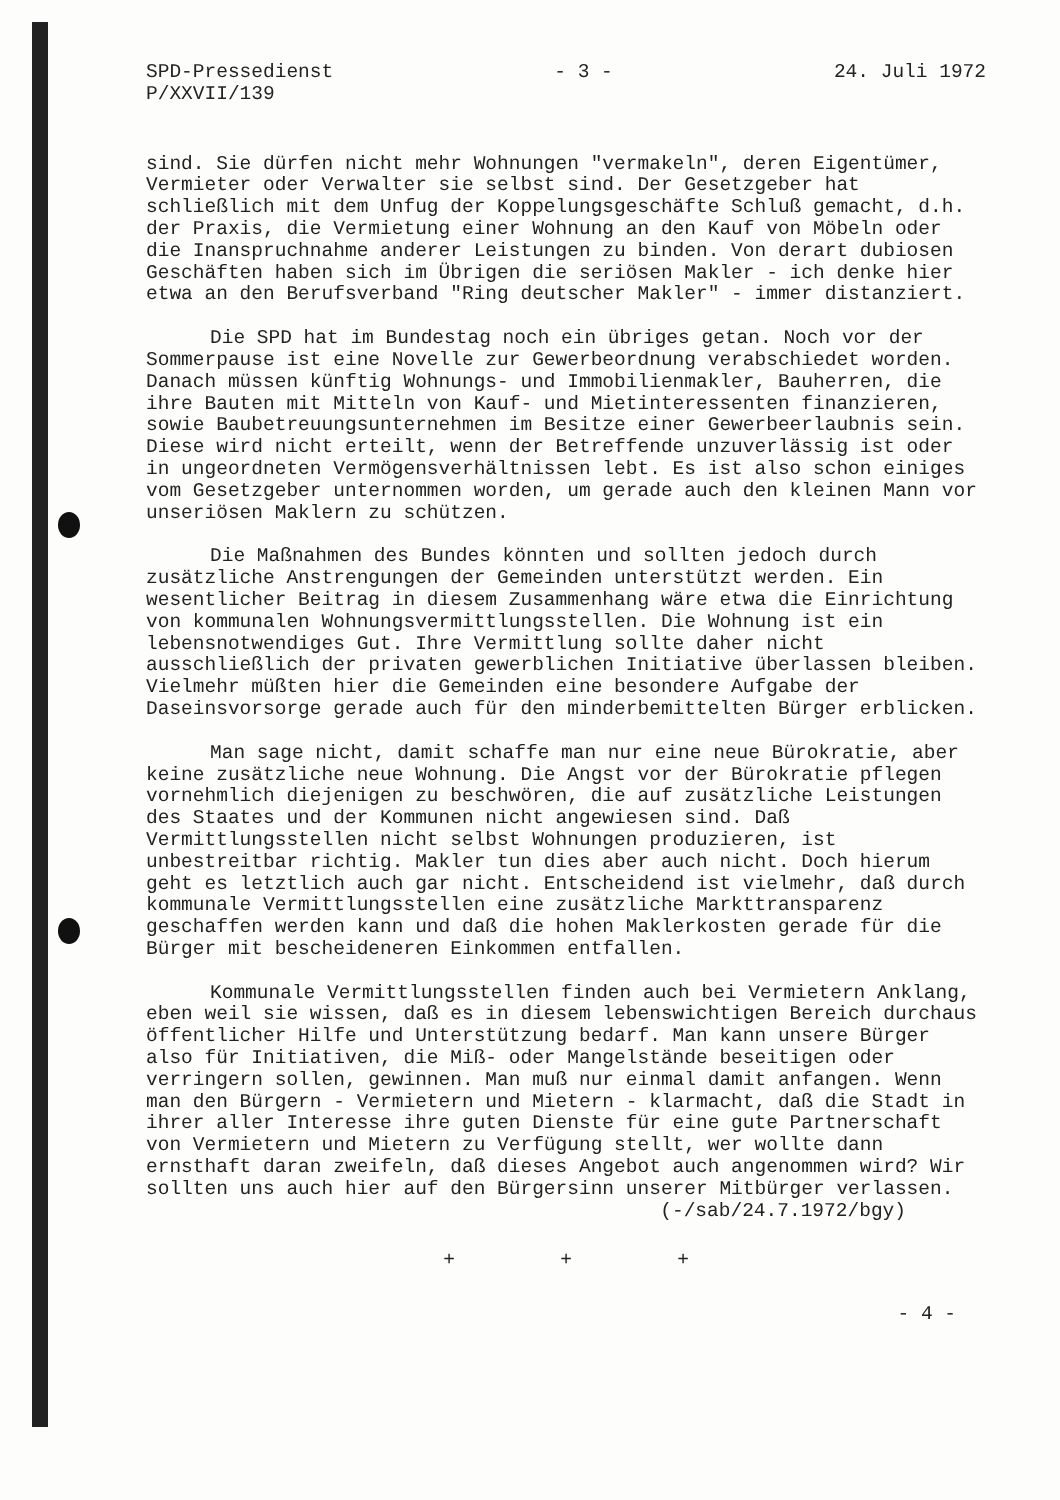SPD-Pressedienst
P/XXVII/139
- 3 - 24. Juli 1972
sind. Sie dürfen nicht mehr Wohnungen "vermakeln", deren Eigentümer, Vermieter oder Verwalter sie selbst sind. Der Gesetzgeber hat schließlich mit dem Unfug der Koppelungsgeschäfte Schluß gemacht, d.h. der Praxis, die Vermietung einer Wohnung an den Kauf von Möbeln oder die Inanspruchnahme anderer Leistungen zu binden. Von derart dubiosen Geschäften haben sich im Übrigen die seriösen Makler - ich denke hier etwa an den Berufsverband "Ring deutscher Makler" - immer distanziert.
Die SPD hat im Bundestag noch ein übriges getan. Noch vor der Sommerpause ist eine Novelle zur Gewerbeordnung verabschiedet worden. Danach müssen künftig Wohnungs- und Immobilienmakler, Bauherren, die ihre Bauten mit Mitteln von Kauf- und Mietinteressenten finanzieren, sowie Baubetreuungsunternehmen im Besitze einer Gewerbeerlaubnis sein. Diese wird nicht erteilt, wenn der Betreffende unzuverlässig ist oder in ungeordneten Vermögensverhältnissen lebt. Es ist also schon einiges vom Gesetzgeber unternommen worden, um gerade auch den kleinen Mann vor unseriösen Maklern zu schützen.
Die Maßnahmen des Bundes könnten und sollten jedoch durch zusätzliche Anstrengungen der Gemeinden unterstützt werden. Ein wesentlicher Beitrag in diesem Zusammenhang wäre etwa die Einrichtung von kommunalen Wohnungsvermittlungsstellen. Die Wohnung ist ein lebensnotwendiges Gut. Ihre Vermittlung sollte daher nicht ausschließlich der privaten gewerblichen Initiative überlassen bleiben. Vielmehr müßten hier die Gemeinden eine besondere Aufgabe der Daseinsvorsorge gerade auch für den minderbemittelten Bürger erblicken.
Man sage nicht, damit schaffe man nur eine neue Bürokratie, aber keine zusätzliche neue Wohnung. Die Angst vor der Bürokratie pflegen vornehmlich diejenigen zu beschwören, die auf zusätzliche Leistungen des Staates und der Kommunen nicht angewiesen sind. Daß Vermittlungsstellen nicht selbst Wohnungen produzieren, ist unbestreitbar richtig. Makler tun dies aber auch nicht. Doch hierum geht es letztlich auch gar nicht. Entscheidend ist vielmehr, daß durch kommunale Vermittlungsstellen eine zusätzliche Markttransparenz geschaffen werden kann und daß die hohen Maklerkosten gerade für die Bürger mit bescheideneren Einkommen entfallen.
Kommunale Vermittlungsstellen finden auch bei Vermietern Anklang, eben weil sie wissen, daß es in diesem lebenswichtigen Bereich durchaus öffentlicher Hilfe und Unterstützung bedarf. Man kann unsere Bürger also für Initiativen, die Miß- oder Mangelstände beseitigen oder verringern sollen, gewinnen. Man muß nur einmal damit anfangen. Wenn man den Bürgern - Vermietern und Mietern - klarmacht, daß die Stadt in ihrer aller Interesse ihre guten Dienste für eine gute Partnerschaft von Vermietern und Mietern zu Verfügung stellt, wer wollte dann ernsthaft daran zweifeln, daß dieses Angebot auch angenommen wird? Wir sollten uns auch hier auf den Bürgersinn unserer Mitbürger verlassen.
(-/sab/24.7.1972/bgy)
+ + +
- 4 -